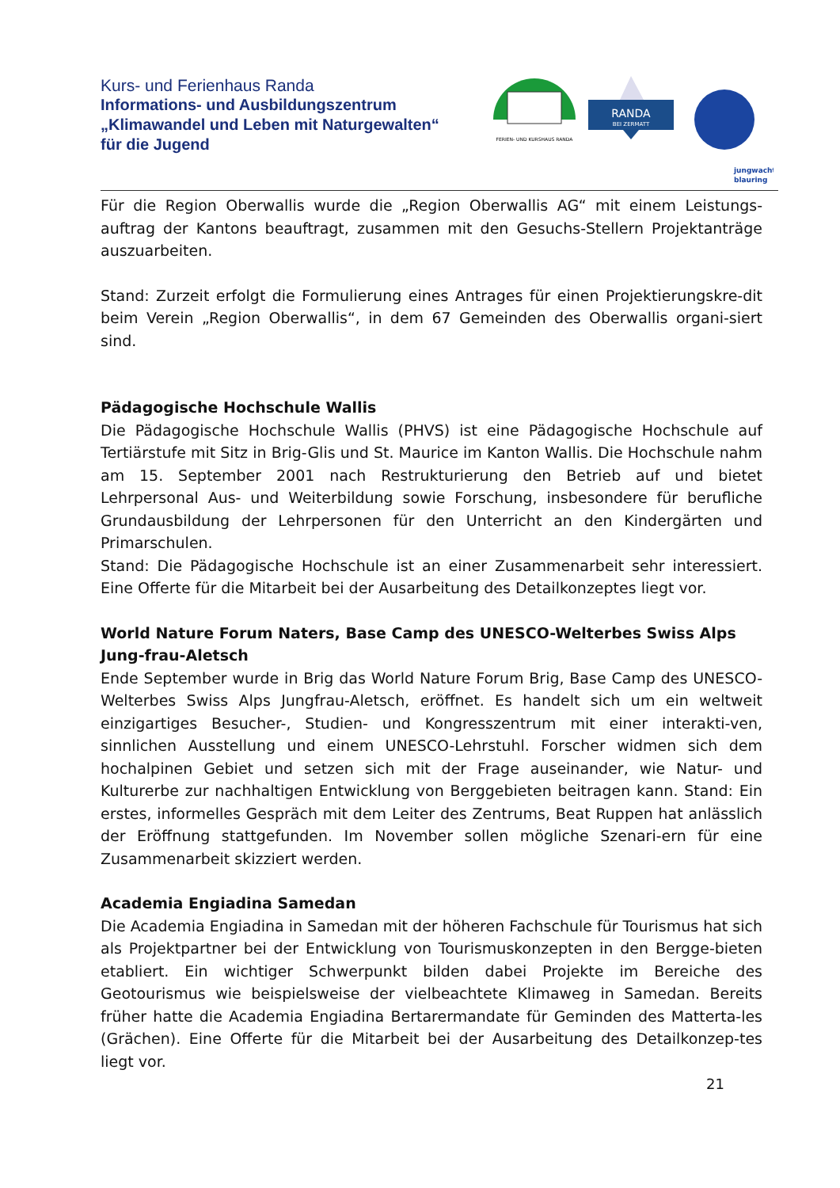Kurs- und Ferienhaus Randa
Informations- und Ausbildungszentrum
„Klimawandel und Leben mit Naturgewalten“
für die Jugend
FERIEN- UND KURSHAUS RANDA
RANDA
BEI ZERMATT
jungwacht
blauring
Für die Region Oberwallis wurde die „Region Oberwallis AG“ mit einem Leistungs-auftrag der Kantons beauftragt, zusammen mit den Gesuchs-Stellern Projektanträge auszuarbeiten.
Stand: Zurzeit erfolgt die Formulierung eines Antrages für einen Projektierungskre-dit beim Verein „Region Oberwallis“, in dem 67 Gemeinden des Oberwallis organi-siert sind.
Pädagogische Hochschule Wallis
Die Pädagogische Hochschule Wallis (PHVS) ist eine Pädagogische Hochschule auf Tertiärstufe mit Sitz in Brig-Glis und St. Maurice im Kanton Wallis. Die Hochschule nahm am 15. September 2001 nach Restrukturierung den Betrieb auf und bietet Lehrpersonal Aus- und Weiterbildung sowie Forschung, insbesondere für berufliche Grundausbildung der Lehrpersonen für den Unterricht an den Kindergärten und Primarschulen.
Stand: Die Pädagogische Hochschule ist an einer Zusammenarbeit sehr interessiert. Eine Offerte für die Mitarbeit bei der Ausarbeitung des Detailkonzeptes liegt vor.
World Nature Forum Naters, Base Camp des UNESCO-Welterbes Swiss Alps Jung-frau-Aletsch
Ende September wurde in Brig das World Nature Forum Brig, Base Camp des UNESCO-Welterbes Swiss Alps Jungfrau-Aletsch, eröffnet. Es handelt sich um ein weltweit einzigartiges Besucher-, Studien- und Kongresszentrum mit einer interakti-ven, sinnlichen Ausstellung und einem UNESCO-Lehrstuhl. Forscher widmen sich dem hochalpinen Gebiet und setzen sich mit der Frage auseinander, wie Natur- und Kulturerbe zur nachhaltigen Entwicklung von Berggebieten beitragen kann. Stand: Ein erstes, informelles Gespräch mit dem Leiter des Zentrums, Beat Ruppen hat anlässlich der Eröffnung stattgefunden. Im November sollen mögliche Szenari-ern für eine Zusammenarbeit skizziert werden.
Academia Engiadina Samedan
Die Academia Engiadina in Samedan mit der höheren Fachschule für Tourismus hat sich als Projektpartner bei der Entwicklung von Tourismuskonzepten in den Bergge-bieten etabliert. Ein wichtiger Schwerpunkt bilden dabei Projekte im Bereiche des Geotourismus wie beispielsweise der vielbeachtete Klimaweg in Samedan. Bereits früher hatte die Academia Engiadina Bertarermandate für Geminden des Matterta-les (Grächen). Eine Offerte für die Mitarbeit bei der Ausarbeitung des Detailkonzep-tes liegt vor.
21